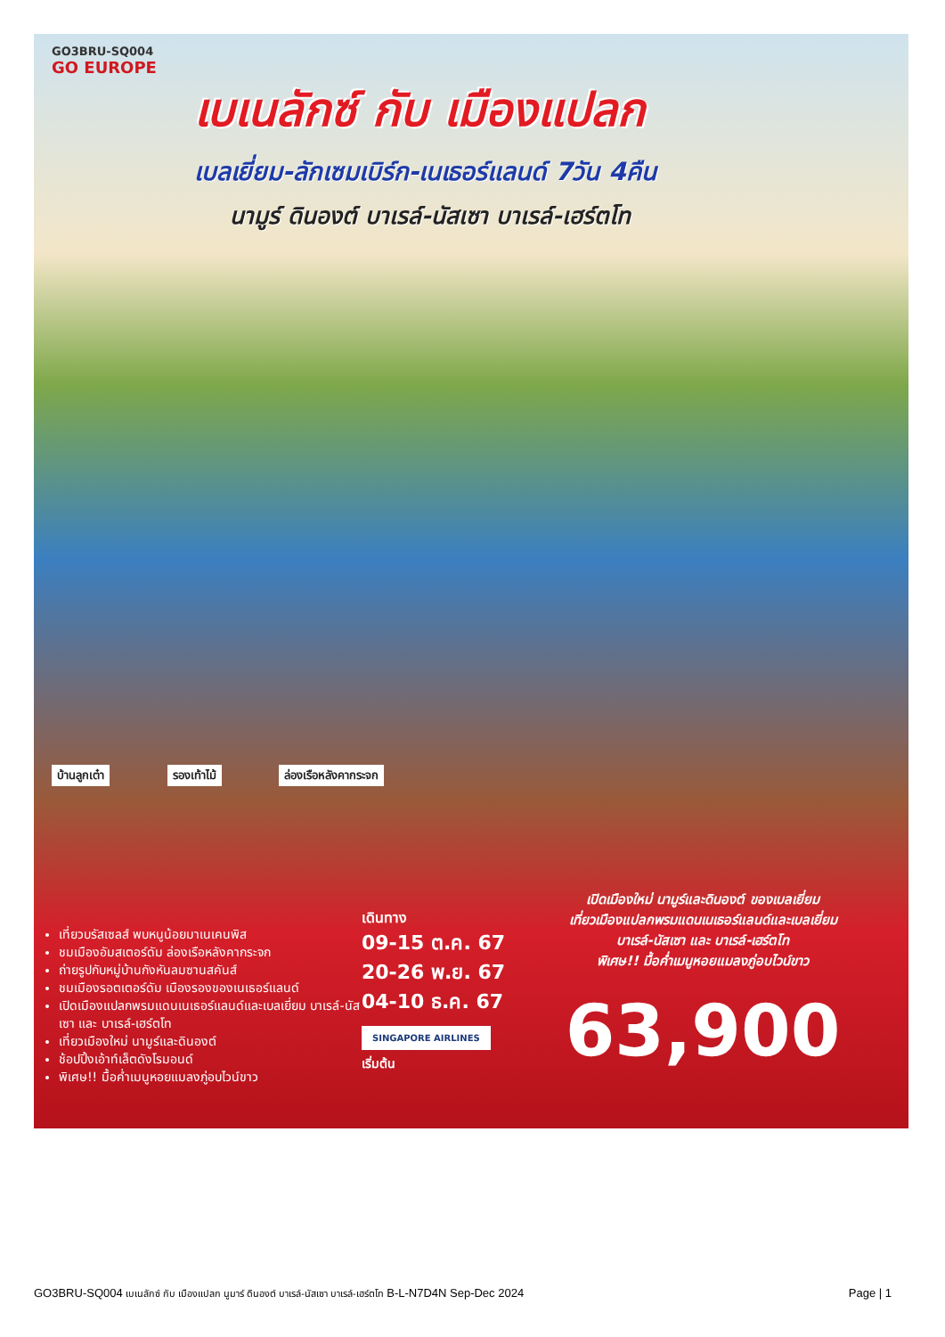GO3BRU-SQ004
GO EUROPE
เบเนลักซ์ กับ เมืองแปลก
เบลเยี่ยม-ลักเซมเบิร์ก-เนเธอร์แลนด์ 7วัน 4คืน
นามูร์ ดินองต์ บาเรล์-นัสเซา บาเรล์-เฮร์ตโท
บ้านลูกเต๋า รองเท้าไม้ ล่องเรือหลังคากระจก
เที่ยวบรัสเซลส์ พบหนูน้อยมาเนเคนพิส
ชมเมืองอัมสเตอร์ดัม ล่องเรือหลังคากระจก
ถ่ายรูปกับหมู่บ้านกังหันลมซานสคันส์
ชมเมืองรอตเตอร์ดัม เมืองรองของเนเธอร์แลนด์
เปิดเมืองแปลกพรมแดนเนเธอร์แลนด์และเบลเยี่ยม บาเรล์-นัสเซา และ บาเรล์-เฮร์ตโท
เที่ยวเมืองใหม่ นามูร์และดินองต์
ช้อปปิ้งเอ้าท์เล็ตดังโรมอนด์
พิเศษ!! มื้อค่ำเมนูหอยแมลงภู่อบไวน์ขาว
เดินทาง
09-15 ต.ค. 67
20-26 พ.ย. 67
04-10 ธ.ค. 67
SINGAPORE AIRLINES เริ่มต้น
เปิดเมืองใหม่ นามูร์และดินองต์ ของเบลเยี่ยม
เที่ยวเมืองแปลกพรมแดนเนเธอร์แลนด์และเบลเยี่ยม
บาเรล์-นัสเซา และ บาเรล์-เฮร์ตโท
พิเศษ!! มื้อค่ำเมนูหอยแมลงภู่อบไวน์ขาว
63,900
GO3BRU-SQ004 เบเนลักซ์ กับ เมืองแปลก นูมาร์ ดินองต์ บาเรล์-นัสเซา บาเรล์-เฮร์ตโท B-L-N7D4N Sep-Dec 2024 Page | 1